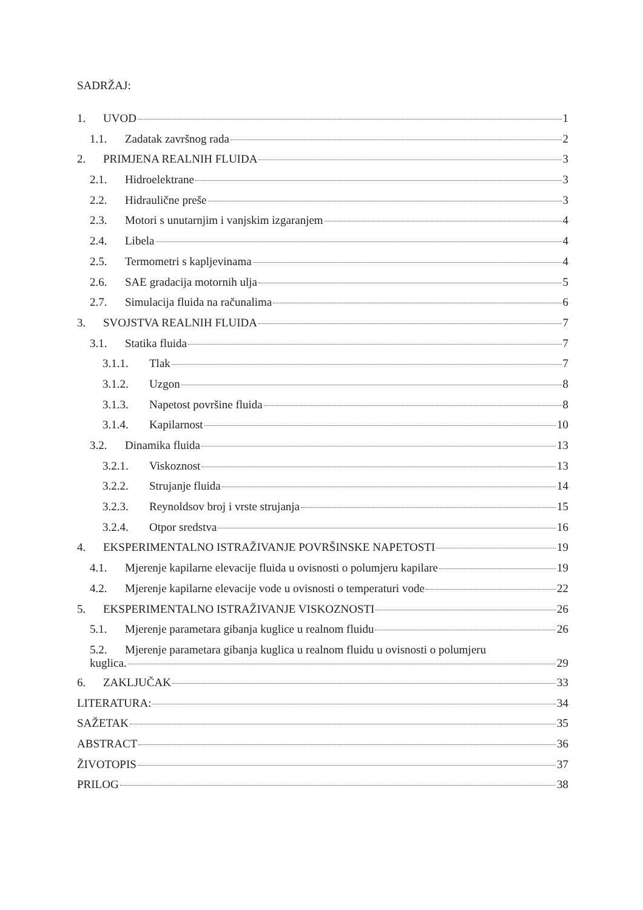SADRŽAJ:
1. UVOD 1
1.1. Zadatak završnog rada 2
2. PRIMJENA REALNIH FLUIDA 3
2.1. Hidroelektrane 3
2.2. Hidraulične preše 3
2.3. Motori s unutarnjim i vanjskim izgaranjem 4
2.4. Libela 4
2.5. Termometri s kapljevinama 4
2.6. SAE gradacija motornih ulja 5
2.7. Simulacija fluida na računalima 6
3. SVOJSTVA REALNIH FLUIDA 7
3.1. Statika fluida 7
3.1.1. Tlak 7
3.1.2. Uzgon 8
3.1.3. Napetost površine fluida 8
3.1.4. Kapilarnost 10
3.2. Dinamika fluida 13
3.2.1. Viskoznost 13
3.2.2. Strujanje fluida 14
3.2.3. Reynoldsov broj i vrste strujanja 15
3.2.4. Otpor sredstva 16
4. EKSPERIMENTALNO ISTRAŽIVANJE POVRŠINSKE NAPETOSTI 19
4.1. Mjerenje kapilarne elevacije fluida u ovisnosti o polumjeru kapilare 19
4.2. Mjerenje kapilarne elevacije vode u ovisnosti o temperaturi vode 22
5. EKSPERIMENTALNO ISTRAŽIVANJE VISKOZNOSTI 26
5.1. Mjerenje parametara gibanja kuglice u realnom fluidu 26
5.2. Mjerenje parametara gibanja kuglica u realnom fluidu u ovisnosti o polumjeru
kuglica. 29
6. ZAKLJUČAK 33
LITERATURA: 34
SAŽETAK 35
ABSTRACT 36
ŽIVOTOPIS 37
PRILOG 38